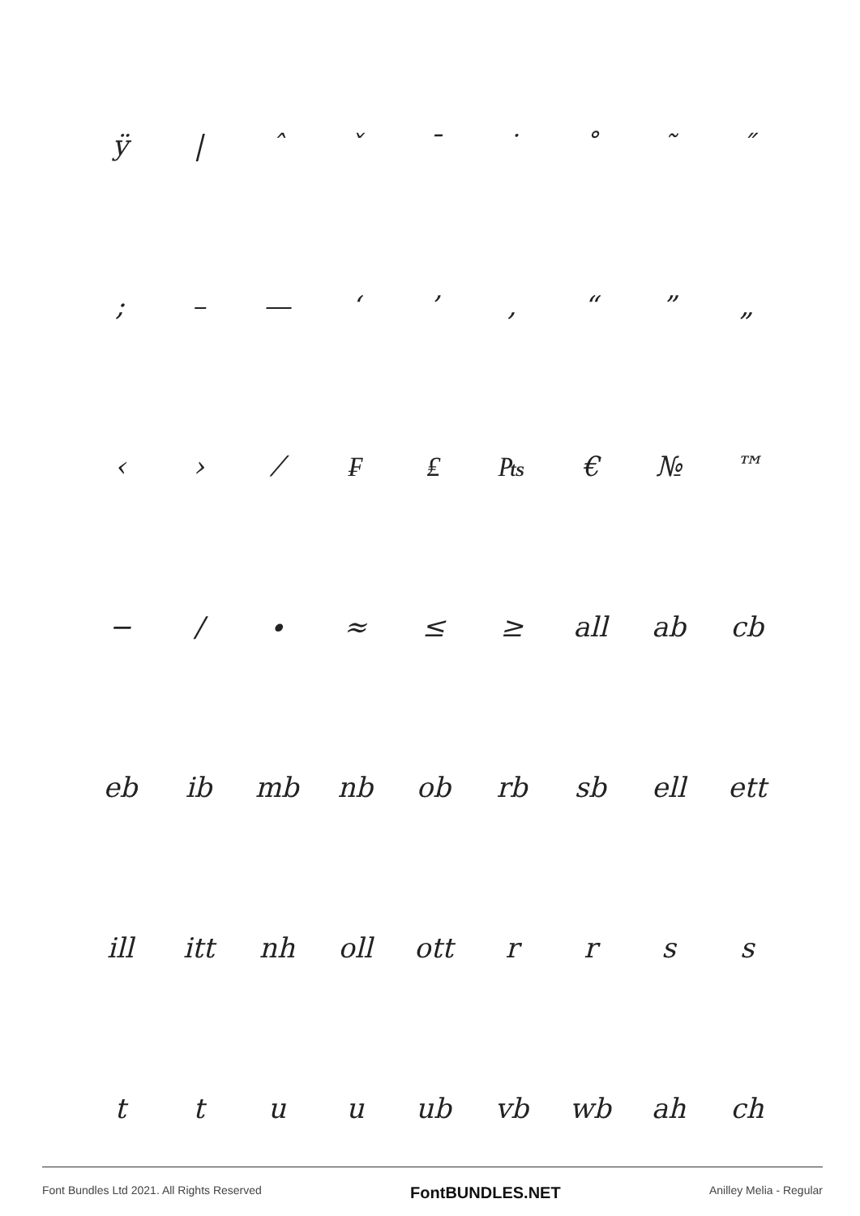| ÿ | / | ˆ | ˇ | ¯ | ˙ | ˚ | ˜ | ˝ |
| ; | – | — | ‘ | ’ | ‚ | “ | ” | „ |
| ‹ | › | ⁄ | ₣ | ₤ | ₧ | € | № | ™ |
| − | ∕ | ∙ | ≈ | ≤ | ≥ | all | ab | cb |
| eb | ib | mb | nb | ob | rb | sb | ell | ett |
| ill | itt | nh | oll | ott | r | r | s | s |
| t | t | u | u | ub | vb | wb | ah | ch |
Font Bundles Ltd 2021. All Rights Reserved FontBUNDLES.NET Anilley Melia - Regular